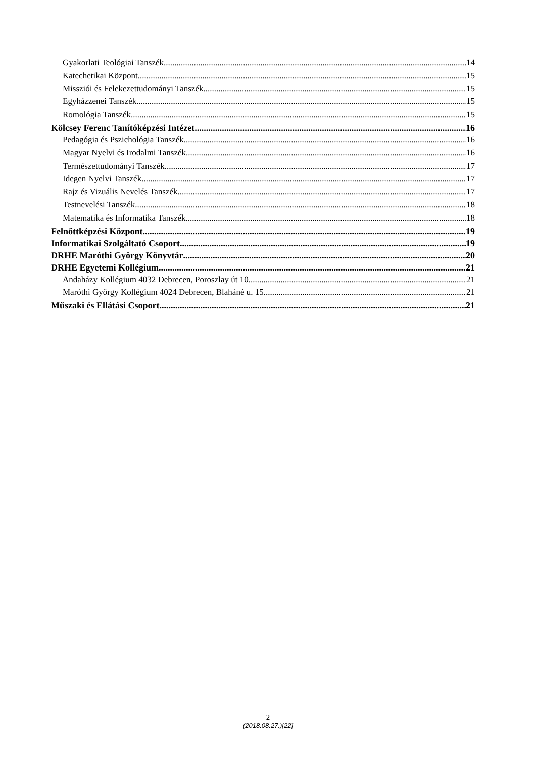Gyakorlati Teológiai Tanszék 14
Katechetikai Központ 15
Missziói és Felekezettudományi Tanszék 15
Egyházzenei Tanszék 15
Romológia Tanszék 15
Kölcsey Ferenc Tanítóképzési Intézet 16
Pedagógia és Pszichológia Tanszék 16
Magyar Nyelvi és Irodalmi Tanszék 16
Természettudományi Tanszék 17
Idegen Nyelvi Tanszék 17
Rajz és Vizuális Nevelés Tanszék 17
Testnevelési Tanszék 18
Matematika és Informatika Tanszék 18
Felnőttképzési Központ 19
Informatikai Szolgáltató Csoport 19
DRHE Maróthi György Könyvtár 20
DRHE Egyetemi Kollégium 21
Andaházy Kollégium 4032 Debrecen, Poroszlay út 10. 21
Maróthi György Kollégium 4024 Debrecen, Blaháné u. 15. 21
Műszaki és Ellátási Csoport 21
2
(2018.08.27.)[22]